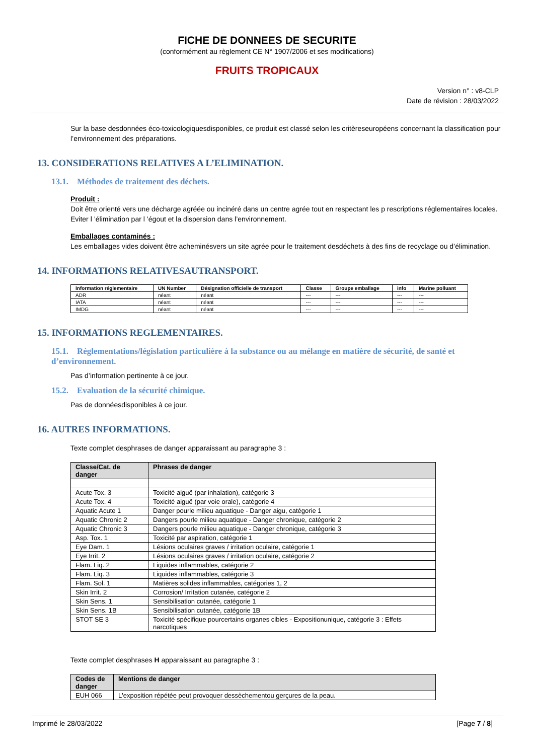FICHE DE DONNEES DE SECURITE
(conformément au règlement CE N° 1907/2006 et ses modifications)
FRUITS TROPICAUX
Version n° : v8-CLP
Date de révision : 28/03/2022
Sur la base desdonnées éco-toxicologiquesdisponibles, ce produit est classé selon les critèreseuropéens concernant la classification pour l’environnement des préparations.
13. CONSIDERATIONS RELATIVES A L’ELIMINATION.
13.1. Méthodes de traitement des déchets.
Produit :
Doit être orienté vers une décharge agréée ou incinéré dans un centre agrée tout en respectant les p rescriptions réglementaires locales. Eviter l ’élimination par l ’égout et la dispersion dans l’environnement.
Emballages contaminés :
Les emballages vides doivent être acheminésvers un site agrée pour le traitement desdéchets à des fins de recyclage ou d’élimination.
14. INFORMATIONS RELATIVESAUTRANSPORT.
| Information réglementaire | UN Number | Désignation officielle de transport | Classe | Groupe emballage | info | Marine polluant |
| --- | --- | --- | --- | --- | --- | --- |
| ADR | néant | néant | --- | --- | --- | --- |
| IATA | néant | néant | --- | --- | --- | --- |
| IMDG | néant | néant | --- | --- | --- | --- |
15. INFORMATIONS REGLEMENTAIRES.
15.1. Réglementations/législation particulière à la substance ou au mélange en matière de sécurité, de santé et d’environnement.
Pas d’information pertinente à ce jour.
15.2. Evaluation de la sécurité chimique.
Pas de donnéesdisponibles à ce jour.
16. AUTRES INFORMATIONS.
Texte complet desphrases de danger apparaissant au paragraphe 3 :
| Classe/Cat. de danger | Phrases de danger |
| --- | --- |
| Acute Tox. 3 | Toxicité aiguë (par inhalation), catégorie 3 |
| Acute Tox. 4 | Toxicité aiguë (par voie orale), catégorie 4 |
| Aquatic Acute 1 | Danger pourle milieu aquatique - Danger aigu, catégorie 1 |
| Aquatic Chronic 2 | Dangers pourle milieu aquatique - Danger chronique, catégorie 2 |
| Aquatic Chronic 3 | Dangers pourle milieu aquatique - Danger chronique, catégorie 3 |
| Asp. Tox. 1 | Toxicité par aspiration, catégorie 1 |
| Eye Dam. 1 | Lésions oculaires graves / irritation oculaire, catégorie 1 |
| Eye Irrit. 2 | Lésions oculaires graves / irritation oculaire, catégorie 2 |
| Flam. Liq. 2 | Liquides inflammables, catégorie 2 |
| Flam. Liq. 3 | Liquides inflammables, catégorie 3 |
| Flam. Sol. 1 | Matières solides inflammables, catégories 1, 2 |
| Skin Irrit. 2 | Corrosion/ Irritation cutanée, catégorie 2 |
| Skin Sens. 1 | Sensibilisation cutanée, catégorie 1 |
| Skin Sens. 1B | Sensibilisation cutanée, catégorie 1B |
| STOT SE 3 | Toxicité spécifique pourcertains organes cibles - Expositionunique, catégorie 3 : Effets narcotiques |
Texte complet desphrases H apparaissant au paragraphe 3 :
| Codes de danger | Mentions de danger |
| --- | --- |
| EUH 066 | L'exposition répétée peut provoquer dessèchementou gerçures de la peau. |
Imprimé le 28/03/2022 [Page 7 / 8]